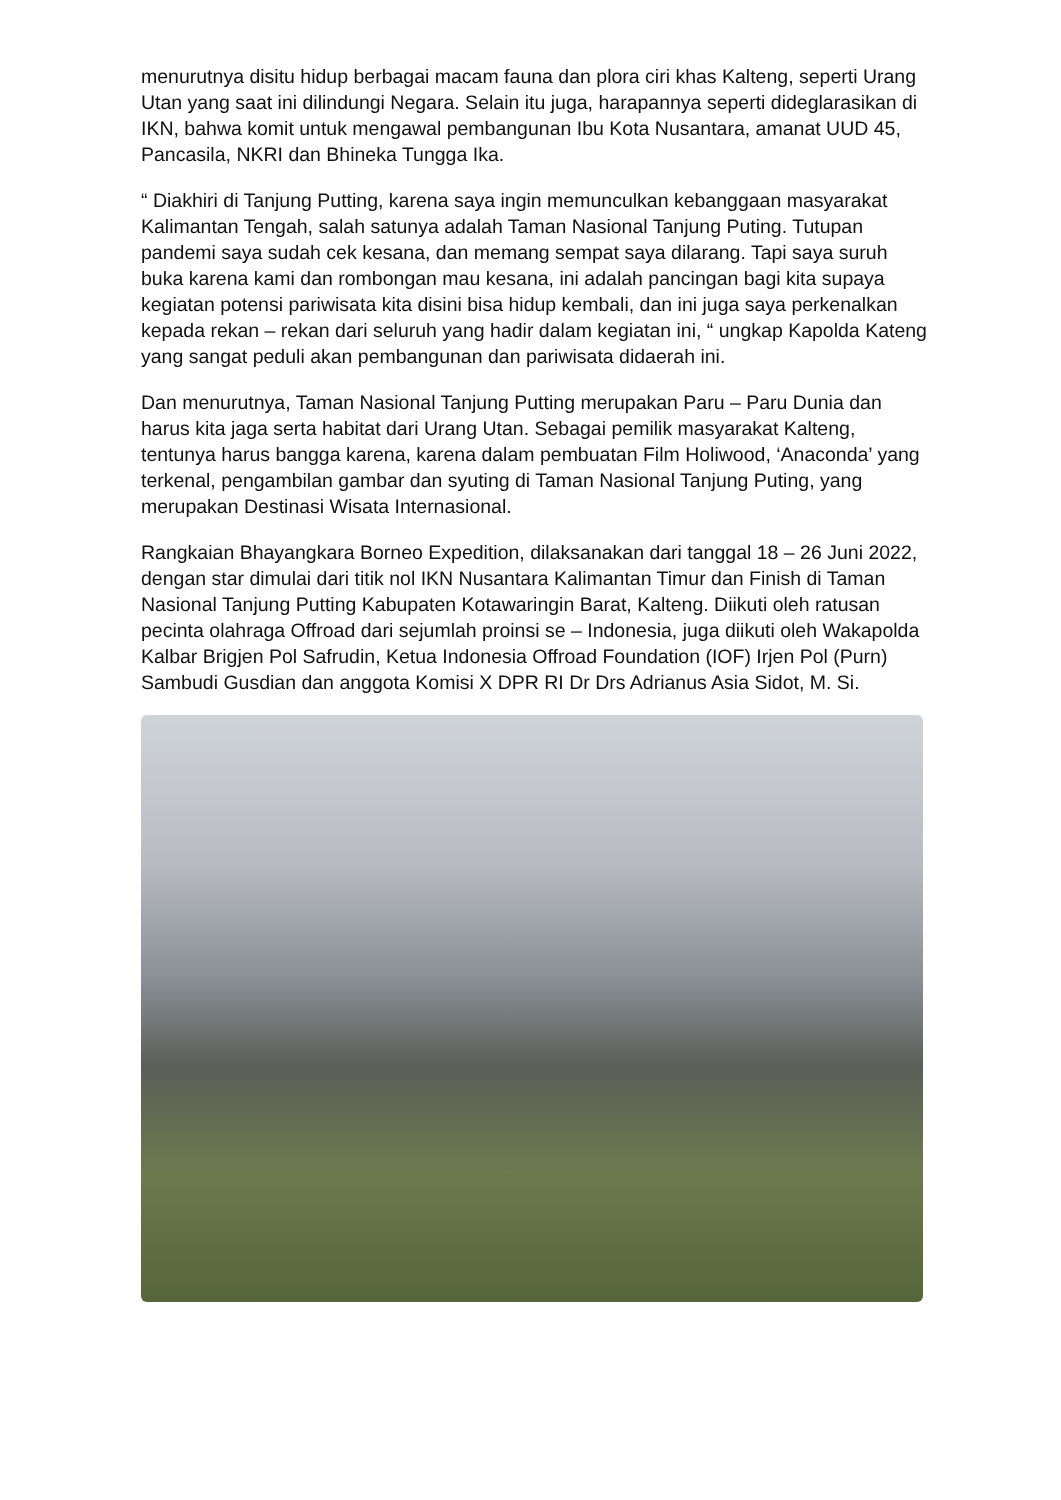menurutnya disitu hidup berbagai macam fauna dan plora ciri khas Kalteng, seperti Urang Utan yang saat ini dilindungi Negara. Selain itu juga, harapannya seperti dideglarasikan di IKN, bahwa komit untuk mengawal pembangunan Ibu Kota Nusantara, amanat UUD 45, Pancasila, NKRI dan Bhineka Tungga Ika.
“ Diakhiri di Tanjung Putting, karena saya ingin memunculkan kebanggaan masyarakat Kalimantan Tengah, salah satunya adalah Taman Nasional Tanjung Puting. Tutupan pandemi saya sudah cek kesana, dan memang sempat saya dilarang. Tapi saya suruh buka karena kami dan rombongan mau kesana, ini adalah pancingan bagi kita supaya kegiatan potensi pariwisata kita disini bisa hidup kembali, dan ini juga saya perkenalkan kepada rekan – rekan dari seluruh yang hadir dalam kegiatan ini, “ ungkap Kapolda Kateng yang sangat peduli akan pembangunan dan pariwisata didaerah ini.
Dan menurutnya, Taman Nasional Tanjung Putting merupakan Paru – Paru Dunia dan harus kita jaga serta habitat dari Urang Utan. Sebagai pemilik masyarakat Kalteng, tentunya harus bangga karena, karena dalam pembuatan Film Holiwood, ‘Anaconda’ yang terkenal, pengambilan gambar dan syuting di Taman Nasional Tanjung Puting, yang merupakan Destinasi Wisata Internasional.
Rangkaian Bhayangkara Borneo Expedition, dilaksanakan dari tanggal 18 – 26 Juni 2022, dengan star dimulai dari titik nol IKN Nusantara Kalimantan Timur dan Finish di Taman Nasional Tanjung Putting Kabupaten Kotawaringin Barat, Kalteng. Diikuti oleh ratusan pecinta olahraga Offroad dari sejumlah proinsi se – Indonesia, juga diikuti oleh Wakapolda Kalbar Brigjen Pol Safrudin, Ketua Indonesia Offroad Foundation (IOF) Irjen Pol (Purn) Sambudi Gusdian dan anggota Komisi X DPR RI Dr Drs Adrianus Asia Sidot, M. Si.